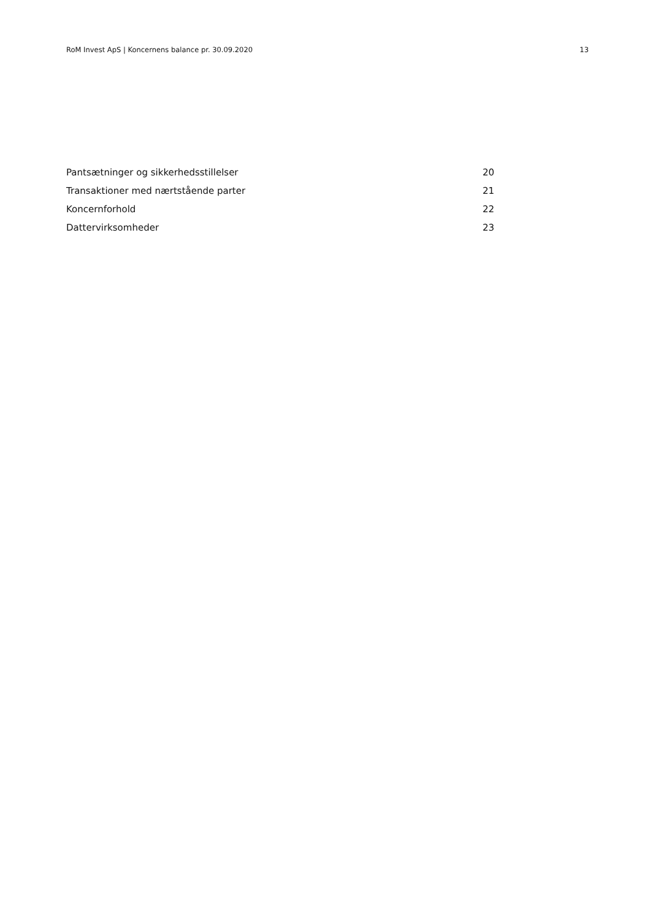RoM Invest ApS | Koncernens balance pr. 30.09.2020 13
| Pantsætninger og sikkerhedsstillelser | 20 |
| Transaktioner med nærtstående parter | 21 |
| Koncernforhold | 22 |
| Dattervirksomheder | 23 |